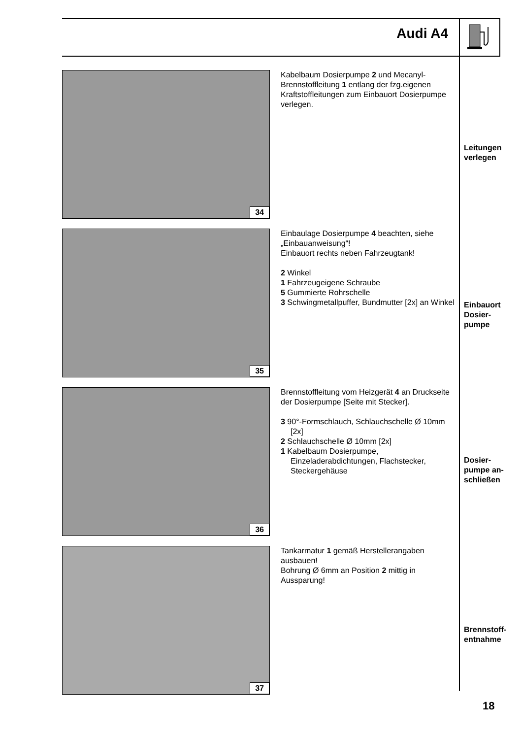Audi A4
34
Kabelbaum Dosierpumpe 2 und Mecanyl-Brennstoffleitung 1 entlang der fzg.eigenen Kraftstoffleitungen zum Einbauort Dosierpumpe verlegen.
Leitungen
verlegen
35
Einbaulage Dosierpumpe 4 beachten, siehe „Einbauanweisung“!
Einbauort rechts neben Fahrzeugtank!
2 Winkel
1 Fahrzeugeigene Schraube
5 Gummierte Rohrschelle
3 Schwingmetallpuffer, Bundmutter [2x] an Winkel
Einbauort
Dosier-
pumpe
36
Brennstoffleitung vom Heizgerät 4 an Druckseite der Dosierpumpe [Seite mit Stecker].
3 90°-Formschlauch, Schlauchschelle Ø 10mm [2x]
2 Schlauchschelle Ø 10mm [2x]
1 Kabelbaum Dosierpumpe, Einzeladerabdichtungen, Flachstecker, Steckergehäuse
Dosier-
pumpe an-
schließen
37
Tankarmatur 1 gemäß Herstellerangaben ausbauen!
Bohrung Ø 6mm an Position 2 mittig in Aussparung!
Brennstoff-
entnahme
18